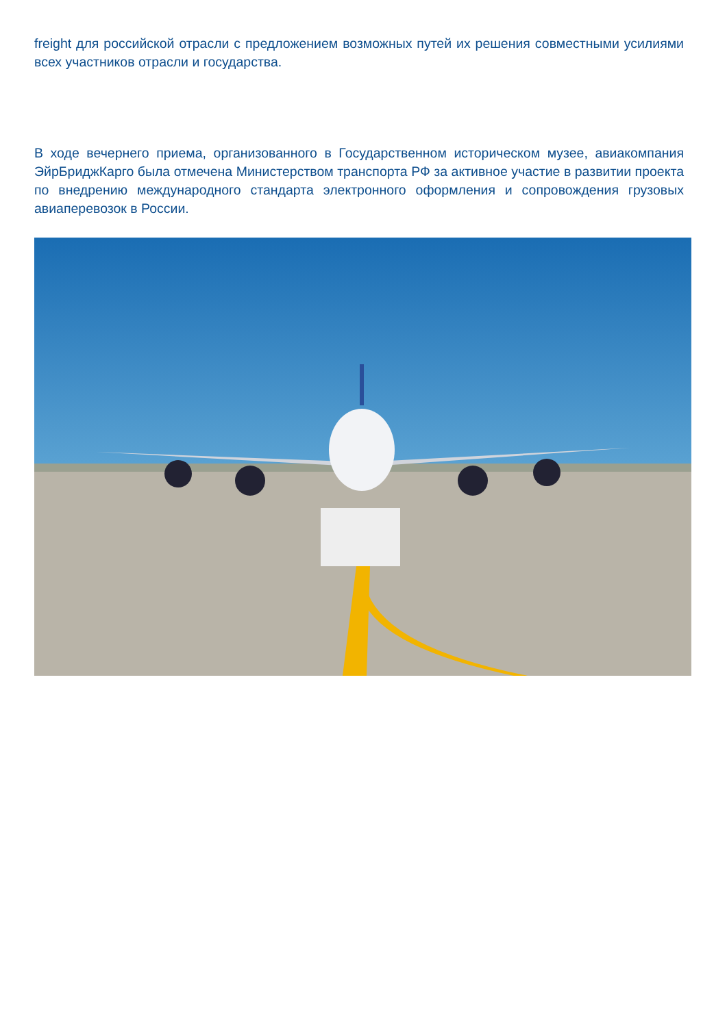freight для российской отрасли с предложением возможных путей их решения совместными усилиями всех участников отрасли и государства.
В ходе вечернего приема, организованного в Государственном историческом музее, авиакомпания ЭйрБриджКарго была отмечена Министерством транспорта РФ за активное участие в развитии проекта по внедрению международного стандарта электронного оформления и сопровождения грузовых авиаперевозок в России.